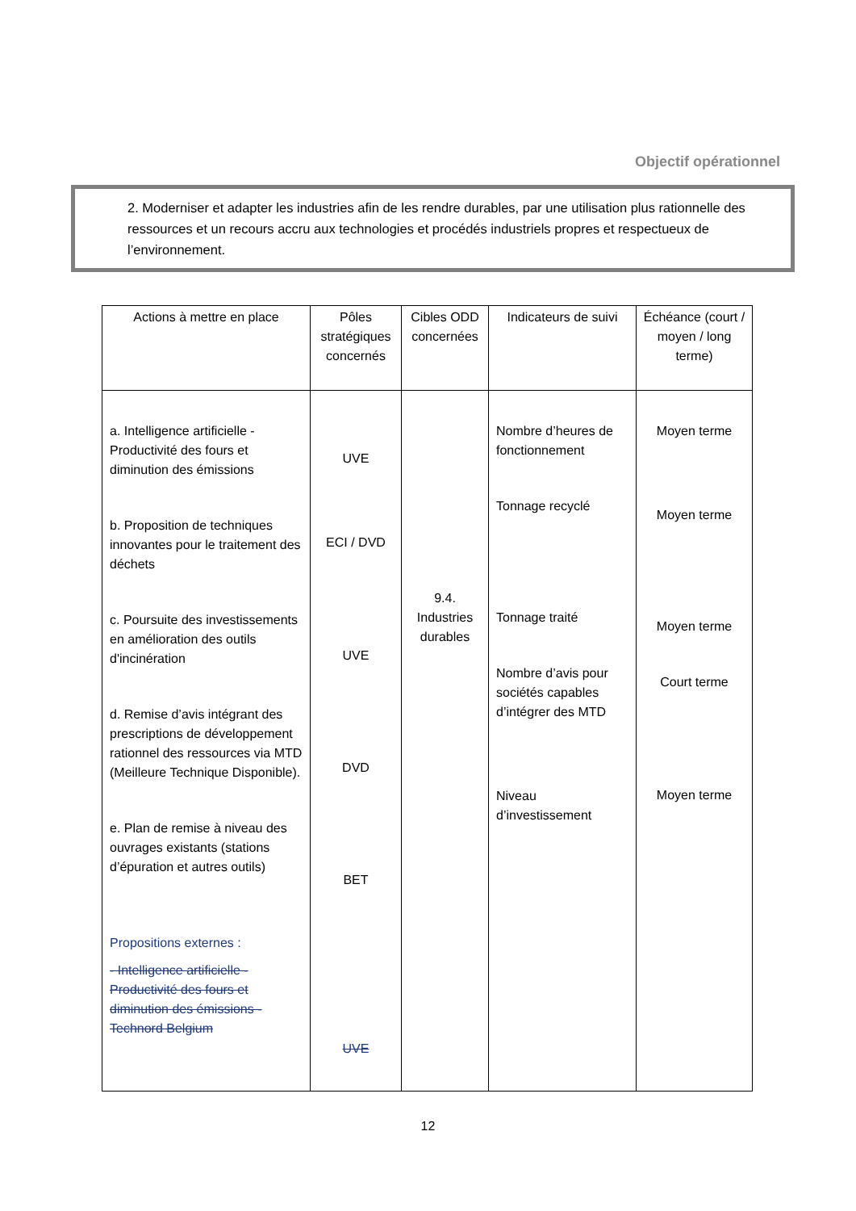Objectif opérationnel
2. Moderniser et adapter les industries afin de les rendre durables, par une utilisation plus rationnelle des ressources et un recours accru aux technologies et procédés industriels propres et respectueux de l’environnement.
| Actions à mettre en place | Pôles stratégiques concernés | Cibles ODD concernées | Indicateurs de suivi | Échéance (court / moyen / long terme) |
| --- | --- | --- | --- | --- |
| a. Intelligence artificielle - Productivité des fours et diminution des émissions b. Proposition de techniques innovantes pour le traitement des déchets c. Poursuite des investissements en amélioration des outils d'incinération d. Remise d’avis intégrant des prescriptions de développement rationnel des ressources via MTD (Meilleure Technique Disponible). e. Plan de remise à niveau des ouvrages existants (stations d’épuration et autres outils) Propositions externes : - Intelligence artificielle - Productivité des fours et diminution des émissions - Technord Belgium | UVE ECI / DVD UVE DVD BET UVE | 9.4. Industries durables | Nombre d’heures de fonctionnement Tonnage recyclé Tonnage traité Nombre d’avis pour sociétés capables d’intégrer des MTD Niveau d’investissement | Moyen terme Moyen terme Moyen terme Court terme Moyen terme |
12